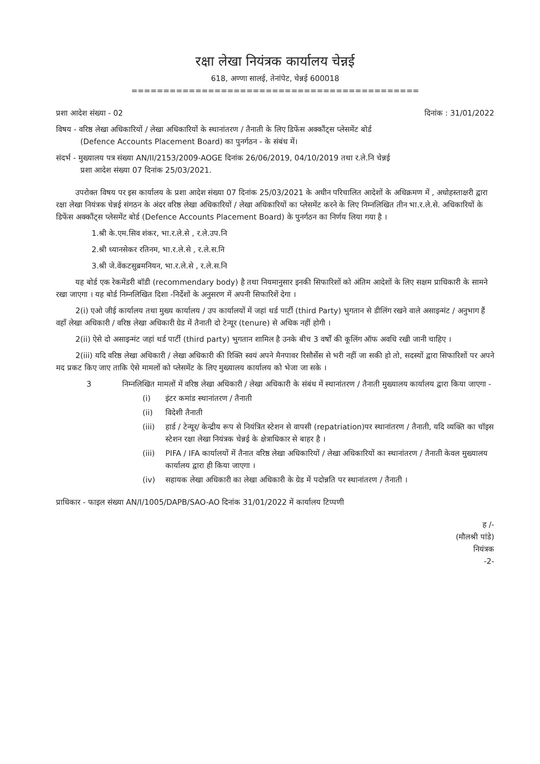रक्षा लेखा नियंत्रक कार्यालय चेन्नई
618, अण्णा सालई, तेनांपेट, चेन्नई 600018
=============================================
प्रशा आदेश संख्या - 02 दिनांक : 31/01/2022
विषय - वरिष्ठ लेखा अधिकारियों / लेखा अधिकारियों के स्थानांतरण / तैनाती के लिए डिफेंस अक्कौंट्स प्लेसमेंट बोर्ड
(Defence Accounts Placement Board) का पुनर्गठन - के संबंध में।
संदर्भ - मुख्यालय पत्र संख्या AN/II/2153/2009-AOGE दिनांक 26/06/2019, 04/10/2019 तथा र.ले.नि चेन्नई
प्रशा आदेश संख्या 07 दिनांक 25/03/2021.
उपरोक्त विषय पर इस कार्यालय के प्रशा आदेश संख्या 07 दिनांक 25/03/2021 के अधीन परिचालित आदेशों के अधिक्रमण में , अधोहस्ताक्षरी द्वारा रक्षा लेखा नियंत्रक चेन्नई संगठन के अंदर वरिष्ठ लेखा अधिकारियों / लेखा अधिकारियों का प्लेसमेंट करने के लिए निम्नलिखित तीन भा.र.ले.से. अधिकारियों के डिफेंस अक्कौंट्स प्लेसमेंट बोर्ड (Defence Accounts Placement Board) के पुनर्गठन का निर्णय लिया गया है ।
1.श्री के.एम.सिव शंकर, भा.र.ले.से , र.ले.उप.नि
2.श्री ध्यानसेकर रतिनम, भा.र.ले.से , र.ले.स.नि
3.श्री जे.वेंकटसुब्रमनियन, भा.र.ले.से , र.ले.स.नि
यह बोर्ड एक रेकमेंडरी बॉडी (recommendary body) है तथा नियमानुसार इनकी सिफारिशों को अंतिम आदेशों के लिए सक्षम प्राधिकारी के सामने रखा जाएगा । यह बोर्ड निम्नलिखित दिशा -निर्देशों के अनुसरण में अपनी सिफारिशें देगा ।
2(i) एओ जीई कार्यालय तथा मुख्य कार्यालय / उप कार्यालयों में जहां थर्ड पार्टी (third Party) भुगतान से डीलिंग रखने वाले असाइन्मंट / अनुभाग हैं वहाँ लेखा अधिकारी / वरिष्ठ लेखा अधिकारी ग्रेड में तैनाती दो टेन्यूर (tenure) से अधिक नहीं होगी ।
2(ii) ऐसे दो असाइन्मंट जहां थर्ड पार्टी (third party) भुगतान शामिल है उनके बीच 3 वर्षों की कूलिंग ऑफ अवधि रखी जानी चाहिए ।
2(iii) यदि वरिष्ठ लेखा अधिकारी / लेखा अधिकारी की रिक्ति स्वयं अपने मैनपावर रिसौर्सेस से भरी नहीं जा सकी हो तो, सदस्यों द्वारा सिफारिशों पर अपने मद प्रकट किए जाए ताकि ऐसे मामलों को प्लेसमेंट के लिए मुख्यालय कार्यालय को भेजा जा सके ।
3 निम्नलिखित मामलों में वरिष्ठ लेखा अधिकारी / लेखा अधिकारी के संबंध में स्थानांतरण / तैनाती मुख्यालय कार्यालय द्वारा किया जाएगा -
(i) इंटर कमांड स्थानांतरण / तैनाती
(ii) विदेशी तैनाती
(iii) हार्ड / टेन्यूर/ केन्द्रीय रूप से नियंत्रित स्टेशन से वापसी (repatriation)पर स्थानांतरण / तैनाती, यदि व्यक्ति का चॉइस स्टेशन रक्षा लेखा नियंत्रक चेन्नई के क्षेत्राधिकार से बाहर है ।
(iii) PIFA / IFA कार्यालयों में तैनात वरिष्ठ लेखा अधिकारियों / लेखा अधिकारियों का स्थानांतरण / तैनाती केवल मुख्यालय कार्यालय द्वारा ही किया जाएगा ।
(iv) सहायक लेखा अधिकारी का लेखा अधिकारी के ग्रेड में पदोन्नति पर स्थानांतरण / तैनाती ।
प्राधिकार - फाइल संख्या AN/I/1005/DAPB/SAO-AO दिनांक 31/01/2022 में कार्यालय टिप्पणी
ह /-
(मौलश्री पांडे)
नियंत्रक
-2-